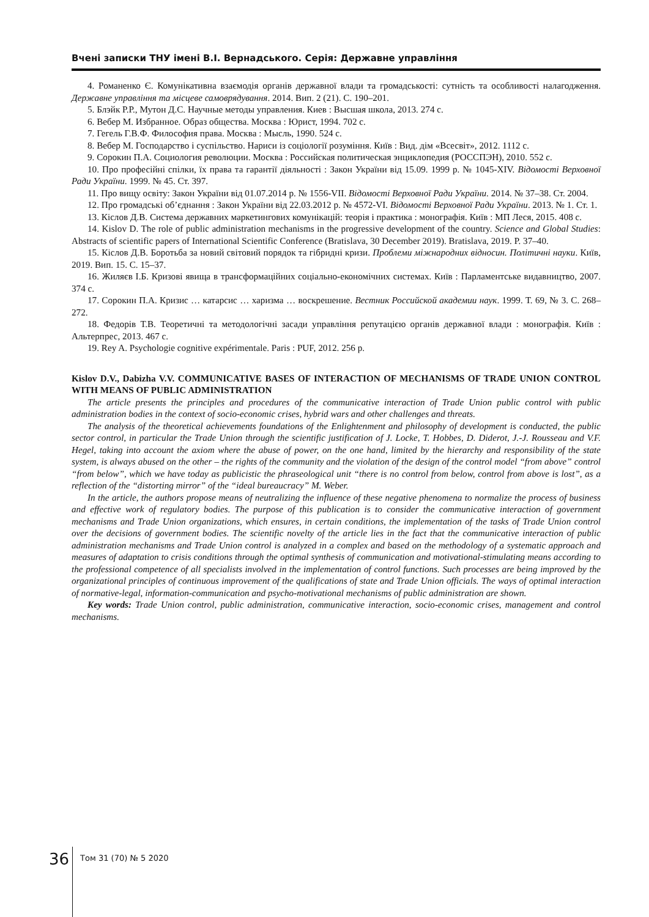Вчені записки ТНУ імені В.І. Вернадського. Серія: Державне управління
4. Романенко Є. Комунікативна взаємодія органів державної влади та громадськості: сутність та особливості налагодження. Державне управління та місцеве самоврядування. 2014. Вип. 2 (21). С. 190–201.
5. Блэйк Р.Р., Мутон Д.С. Научные методы управления. Киев : Высшая школа, 2013. 274 с.
6. Вебер М. Избранное. Образ общества. Москва : Юрист, 1994. 702 с.
7. Гегель Г.В.Ф. Философия права. Москва : Мысль, 1990. 524 с.
8. Вебер М. Господарство і суспільство. Нариси із соціології розуміння. Київ : Вид. дім «Всесвіт», 2012. 1112 с.
9. Сорокин П.А. Социология революции. Москва : Российская политическая энциклопедия (РОССПЭН), 2010. 552 с.
10. Про професійні спілки, їх права та гарантії діяльності : Закон України від 15.09. 1999 р. № 1045-XIV. Відомості Верховної Ради України. 1999. № 45. Ст. 397.
11. Про вищу освіту: Закон України від 01.07.2014 р. № 1556-VII. Відомості Верховної Ради України. 2014. № 37–38. Ст. 2004.
12. Про громадські об’єднання : Закон України від 22.03.2012 р. № 4572-VI. Відомості Верховної Ради України. 2013. № 1. Ст. 1.
13. Кіслов Д.В. Система державних маркетингових комунікацій: теорія і практика : монографія. Київ : МП Леся, 2015. 408 с.
14. Kislov D. The role of public administration mechanisms in the progressive development of the country. Science and Global Studies: Abstracts of scientific papers of International Scientific Conference (Bratislava, 30 December 2019). Bratislava, 2019. P. 37–40.
15. Кіслов Д.В. Боротьба за новий світовий порядок та гібридні кризи. Проблеми міжнародних відносин. Політичні науки. Київ, 2019. Вип. 15. С. 15–37.
16. Жиляєв І.Б. Кризові явища в трансформаційних соціально-економічних системах. Київ : Парламентське видавництво, 2007. 374 с.
17. Сорокин П.А. Кризис … катарсис … харизма … воскрешение. Вестник Российской академии наук. 1999. Т. 69, № 3. С. 268–272.
18. Федорів Т.В. Теоретичні та методологічні засади управління репутацією органів державної влади : монографія. Київ : Альтерпрес, 2013. 467 с.
19. Rey A. Psychologie cognitive expérimentale. Paris : PUF, 2012. 256 p.
Kislov D.V., Dabizha V.V. COMMUNICATIVE BASES OF INTERACTION OF MECHANISMS OF TRADE UNION CONTROL WITH MEANS OF PUBLIC ADMINISTRATION
The article presents the principles and procedures of the communicative interaction of Trade Union public control with public administration bodies in the context of socio-economic crises, hybrid wars and other challenges and threats.
The analysis of the theoretical achievements foundations of the Enlightenment and philosophy of development is conducted, the public sector control, in particular the Trade Union through the scientific justification of J. Locke, T. Hobbes, D. Diderot, J.-J. Rousseau and V.F. Hegel, taking into account the axiom where the abuse of power, on the one hand, limited by the hierarchy and responsibility of the state system, is always abused on the other – the rights of the community and the violation of the design of the control model “from above” control “from below”, which we have today as publicistic the phraseological unit “there is no control from below, control from above is lost”, as a reflection of the “distorting mirror” of the “ideal bureaucracy” M. Weber.
In the article, the authors propose means of neutralizing the influence of these negative phenomena to normalize the process of business and effective work of regulatory bodies. The purpose of this publication is to consider the communicative interaction of government mechanisms and Trade Union organizations, which ensures, in certain conditions, the implementation of the tasks of Trade Union control over the decisions of government bodies. The scientific novelty of the article lies in the fact that the communicative interaction of public administration mechanisms and Trade Union control is analyzed in a complex and based on the methodology of a systematic approach and measures of adaptation to crisis conditions through the optimal synthesis of communication and motivational-stimulating means according to the professional competence of all specialists involved in the implementation of control functions. Such processes are being improved by the organizational principles of continuous improvement of the qualifications of state and Trade Union officials. The ways of optimal interaction of normative-legal, information-communication and psycho-motivational mechanisms of public administration are shown.
Key words: Trade Union control, public administration, communicative interaction, socio-economic crises, management and control mechanisms.
36 Том 31 (70) № 5 2020